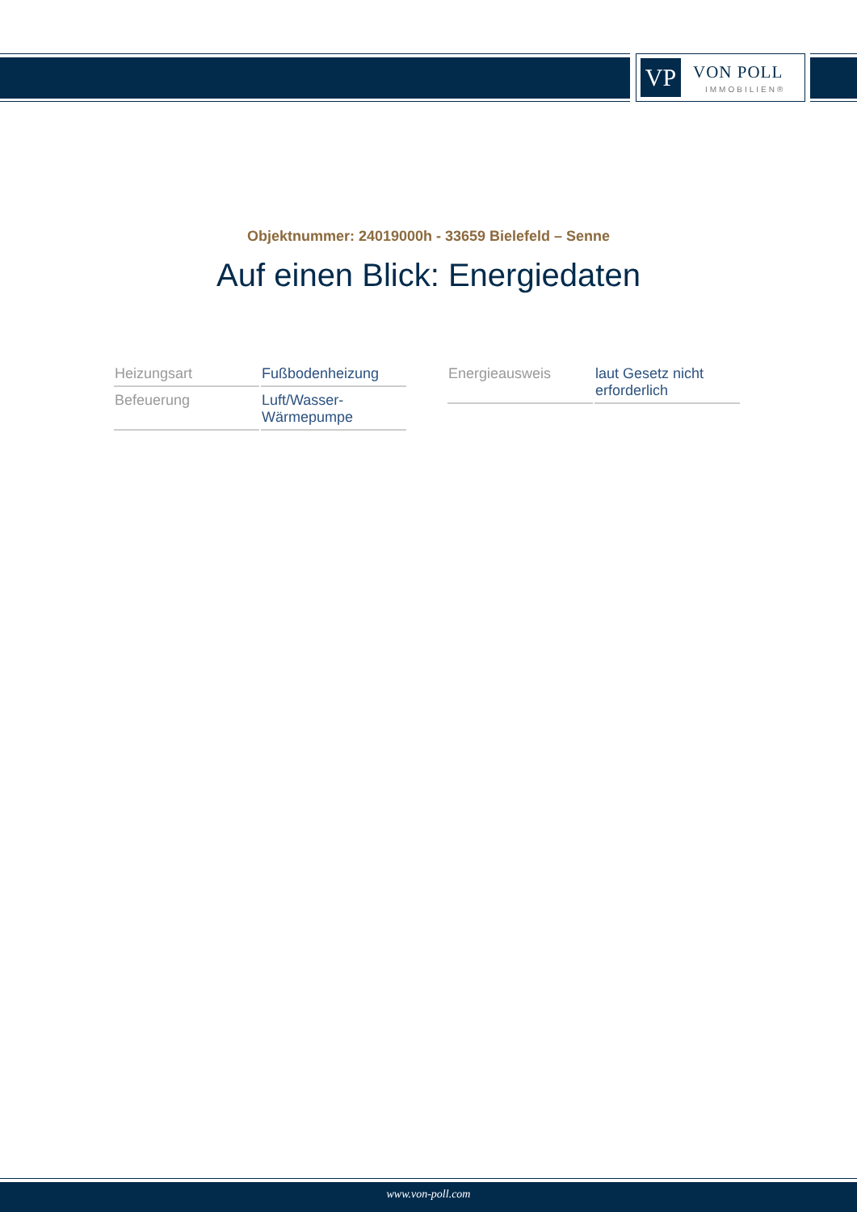VP VON POLL
IMMOBILIEN®
Objektnummer: 24019000h - 33659 Bielefeld – Senne
Auf einen Blick: Energiedaten
| Heizungsart | Fußbodenheizung |
| Befeuerung | Luft/Wasser- Wärmepumpe |
| Energieausweis | laut Gesetz nicht erforderlich |
www.von-poll.com